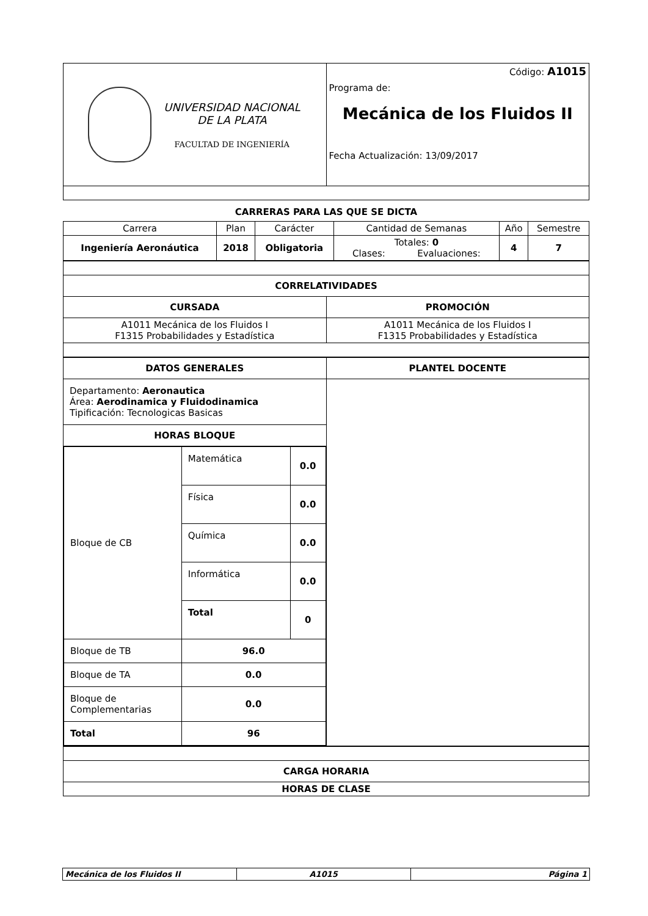| UNIVERSIDAD NACIONAL DE LA PLATA FACULTAD DE INGENIERÍA | Código: A1015 Programa de: Mecánica de los Fluidos II Fecha Actualización: 13/09/2017 |
CARRERAS PARA LAS QUE SE DICTA
| Carrera | Plan | Carácter | Cantidad de Semanas | Año | Semestre |
| Ingeniería Aeronáutica | 2018 | Obligatoria | Totales: 0 Clases: Evaluaciones: | 4 | 7 |
| CORRELATIVIDADES | |
| --- | --- |
| CURSADA | PROMOCIÓN |
| A1011 Mecánica de los Fluidos I F1315 Probabilidades y Estadística | A1011 Mecánica de los Fluidos I F1315 Probabilidades y Estadística |
| DATOS GENERALES | PLANTEL DOCENTE |
| --- | --- |
| Departamento: Aeronautica Área: Aerodinamica y Fluidodinamica Tipificación: Tecnologicas Basicas | |
| HORAS BLOQUE | |
| / Bloque de CB / Matemática / 0.0 / / / Física / 0.0 / / / Química / 0.0 / / / Informática / 0.0 / / / Total / 0 / / Bloque de TB / 96.0 / / / Bloque de TA / 0.0 / / / Bloque de Complementarias / 0.0 / / / Total / 96 / / | |
| CARGA HORARIA |
| --- |
| HORAS DE CLASE |
| Mecánica de los Fluidos II | A1015 | Página 1 |